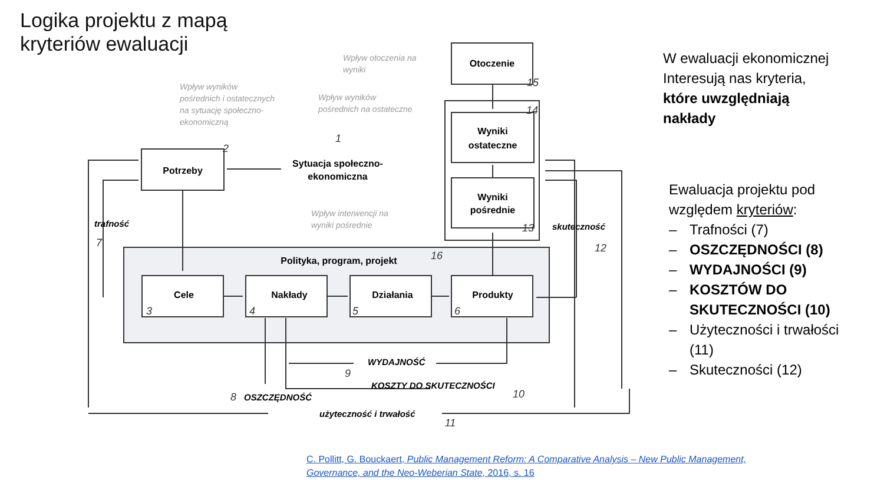Logika projektu z mapą
kryteriów ewaluacji
Potrzeby
Otoczenie
Wyniki
ostateczne
Wyniki
pośrednie
Sytuacja społeczno-
ekonomiczna
Polityka, program, projekt
Cele
Nakłady
Działania
Produkty
trafność
skuteczność
WYDAJNOŚĆ
KOSZTY DO SKUTECZNOŚCI
OSZCZĘDNOŚĆ
użyteczność i trwałość
Wpływ otoczenia na
wyniki
Wpływ wyników
pośrednich i ostatecznych
na sytuację społeczno-
ekonomiczną
Wpływ wyników
pośrednich na ostateczne
Wpływ interwencji na
wyniki pośrednie
1
2
3
4
5
6
7
8
9
10
11
12
13
14
15
16
W ewaluacji ekonomicznej Interesują nas kryteria, które uwzględniają nakłady
Ewaluacja projektu pod względem kryteriów:
– Trafności (7)
– OSZCZĘDNOŚCI (8)
– WYDAJNOŚCI (9)
– KOSZTÓW DO SKUTECZNOŚCI (10)
– Użyteczności i trwałości (11)
– Skuteczności (12)
C. Pollitt, G. Bouckaert, Public Management Reform: A Comparative Analysis – New Public Management, Governance, and the Neo-Weberian State, 2016, s. 16